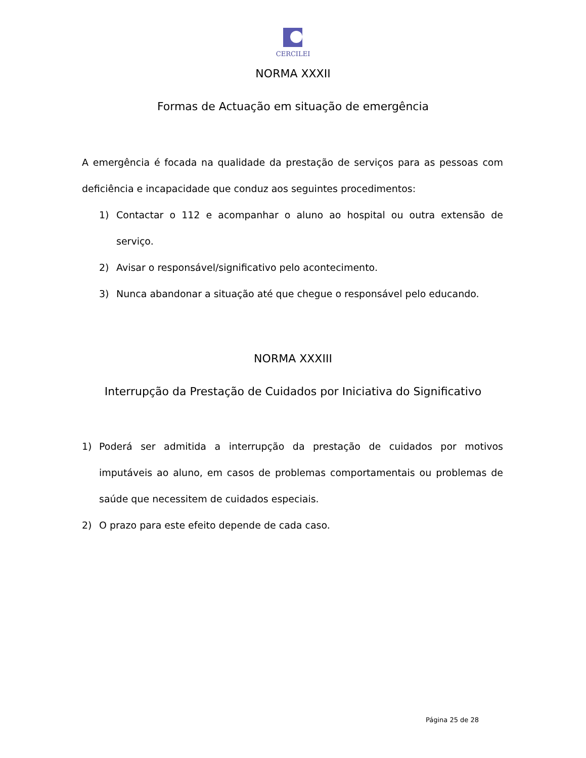CERCILEI
NORMA XXXII
Formas de Actuação em situação de emergência
A emergência é focada na qualidade da prestação de serviços para as pessoas com deficiência e incapacidade que conduz aos seguintes procedimentos:
1) Contactar o 112 e acompanhar o aluno ao hospital ou outra extensão de serviço.
2) Avisar o responsável/significativo pelo acontecimento.
3) Nunca abandonar a situação até que chegue o responsável pelo educando.
NORMA XXXIII
Interrupção da Prestação de Cuidados por Iniciativa do Significativo
1) Poderá ser admitida a interrupção da prestação de cuidados por motivos imputáveis ao aluno, em casos de problemas comportamentais ou problemas de saúde que necessitem de cuidados especiais.
2) O prazo para este efeito depende de cada caso.
Página 25 de 28